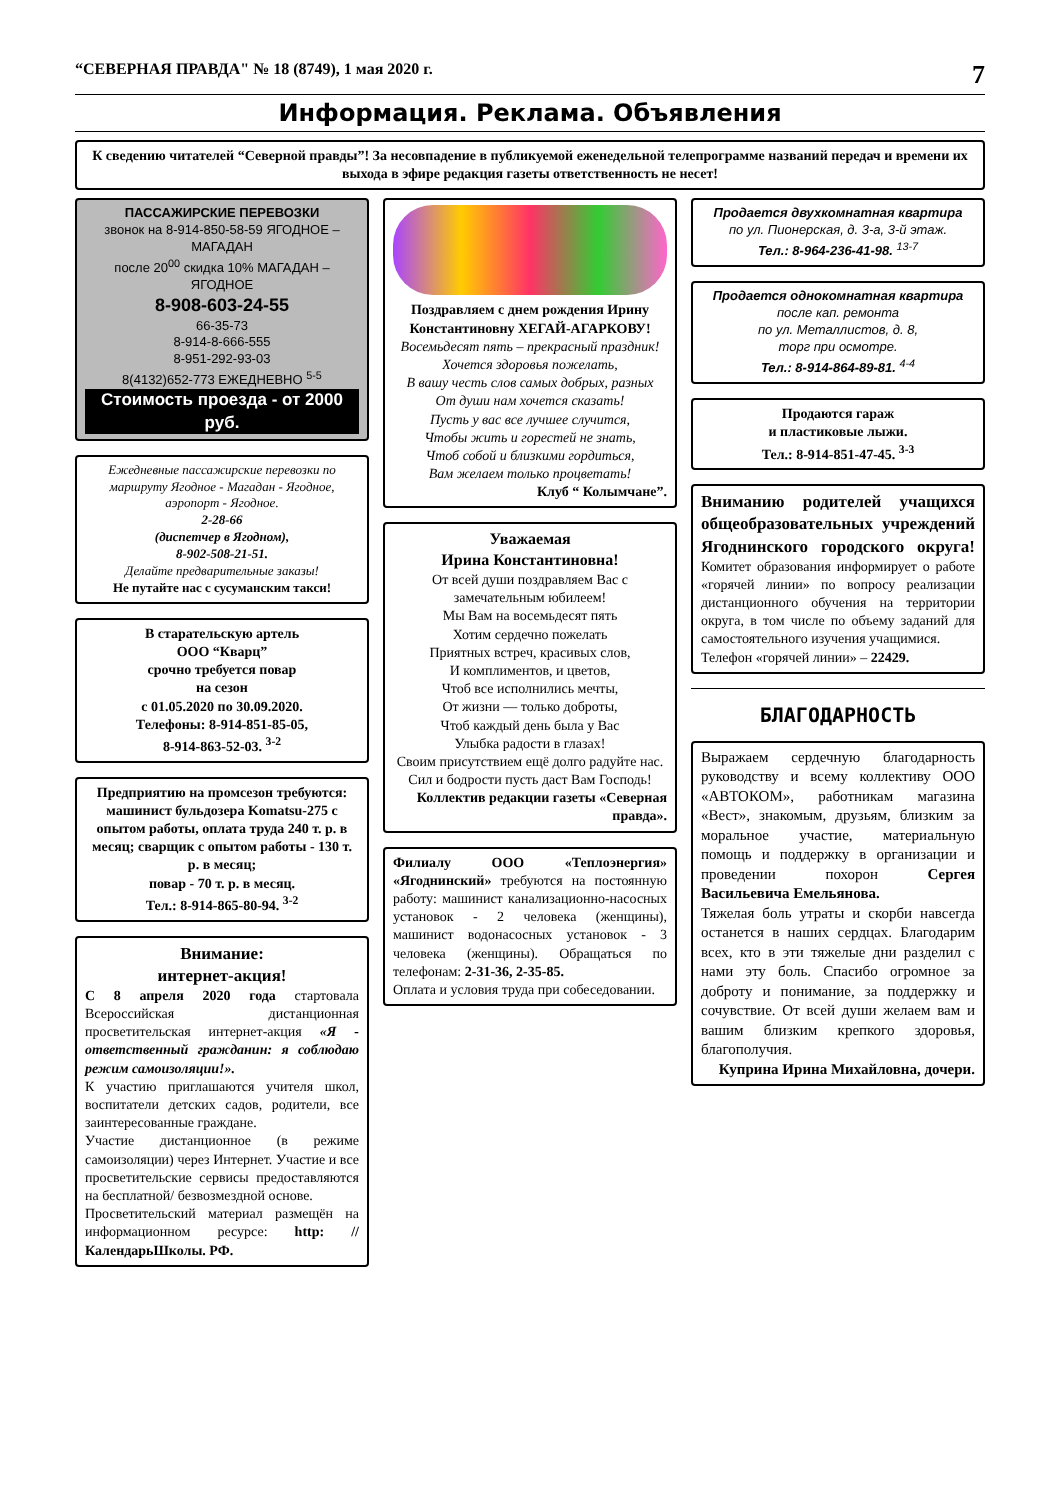“СЕВЕРНАЯ ПРАВДА" № 18 (8749), 1 мая 2020 г. 7
Информация. Реклама. Объявления
К сведению читателей “Северной правды”! За несовпадение в публикуемой еженедельной телепрограмме названий передач и времени их выхода в эфире редакция газеты ответственность не несет!
ПАССАЖИРСКИЕ ПЕРЕВОЗКИ
звонок на 8-914-850-58-59 ЯГОДНОЕ – МАГАДАН
после 20<sup>00</sup> скидка 10% МАГАДАН – ЯГОДНОЕ
8-908-603-24-55
66-35-73
8-914-8-666-555
8-951-292-93-03
8(4132)652-773 ЕЖЕДНЕВНО <sup>5-5</sup>
Стоимость проезда - от 2000 руб.
Ежедневные пассажирские перевозки по маршруту Ягодное - Магадан - Ягодное, аэропорт - Ягодное.
2-28-66
(диспетчер в Ягодном),
8-902-508-21-51.
Делайте предварительные заказы!
Не путайте нас с сусуманским такси!
В старательскую артель
ООО “Кварц”
срочно требуется повар
на сезон
с 01.05.2020 по 30.09.2020.
Телефоны: 8-914-851-85-05,
8-914-863-52-03. <sup>3-2</sup>
Предприятию на промсезон требуются:
машинист бульдозера Komatsu-275 с опытом работы, оплата труда 240 т. р. в месяц; сварщик с опытом работы - 130 т. р. в месяц;
повар - 70 т. р. в месяц.
Тел.: 8-914-865-80-94. <sup>3-2</sup>
Внимание:
интернет-акция!
С 8 апреля 2020 года стартовала Всероссийская дистанционная просветительская интернет-акция «Я - ответственный гражданин: я соблюдаю режим самоизоляции!».
К участию приглашаются учителя школ, воспитатели детских садов, родители, все заинтересованные граждане.
Участие дистанционное (в режиме самоизоляции) через Интернет. Участие и все просветительские сервисы предоставляются на бесплатной/ безвозмездной основе.
Просветительский материал размещён на информационном ресурсе: http: //КалендарьШколы. РФ.
Поздравляем с днем рождения Ирину Константиновну ХЕГАЙ-АГАРКОВУ!
Восемьдесят пять – прекрасный праздник!
Хочется здоровья пожелать,
В вашу честь слов самых добрых, разных
От души нам хочется сказать!
Пусть у вас все лучшее случится,
Чтобы жить и горестей не знать,
Чтоб собой и близкими гордиться,
Вам желаем только процветать!
Клуб “ Колымчане”.
Уважаемая
Ирина Константиновна!
От всей души поздравляем Вас с замечательным юбилеем!
Мы Вам на восемьдесят пять
Хотим сердечно пожелать
Приятных встреч, красивых слов,
И комплиментов, и цветов,
Чтоб все исполнились мечты,
От жизни — только доброты,
Чтоб каждый день была у Вас
Улыбка радости в глазах!
Своим присутствием ещё долго радуйте нас. Сил и бодрости пусть даст Вам Господь!
Коллектив редакции газеты «Северная правда».
Филиалу ООО «Теплоэнергия» «Ягоднинский» требуются на постоянную работу: машинист канализационно-насосных установок - 2 человека (женщины), машинист водонасосных установок - 3 человека (женщины). Обращаться по телефонам: 2-31-36, 2-35-85.
Оплата и условия труда при собеседовании.
Продается двухкомнатная квартира
по ул. Пионерская, д. 3-а, 3-й этаж.
Тел.: 8-964-236-41-98. <sup>13-7</sup>
Продается однокомнатная квартира
после кап. ремонта
по ул. Металлистов, д. 8,
торг при осмотре.
Тел.: 8-914-864-89-81. <sup>4-4</sup>
Продаются гараж
и пластиковые лыжи.
Тел.: 8-914-851-47-45. <sup>3-3</sup>
Вниманию родителей учащихся общеобразовательных учреждений Ягоднинского городского округа! Комитет образования информирует о работе «горячей линии» по вопросу реализации дистанционного обучения на территории округа, в том числе по объему заданий для самостоятельного изучения учащимися.
Телефон «горячей линии» – 22429.
БЛАГОДАРНОСТЬ
Выражаем сердечную благодарность руководству и всему коллективу ООО «АВТОКОМ», работникам магазина «Вест», знакомым, друзьям, близким за моральное участие, материальную помощь и поддержку в организации и проведении похорон Сергея Васильевича Емельянова.
Тяжелая боль утраты и скорби навсегда останется в наших сердцах. Благодарим всех, кто в эти тяжелые дни разделил с нами эту боль. Спасибо огромное за доброту и понимание, за поддержку и сочувствие. От всей души желаем вам и вашим близким крепкого здоровья, благополучия.
Куприна Ирина Михайловна, дочери.